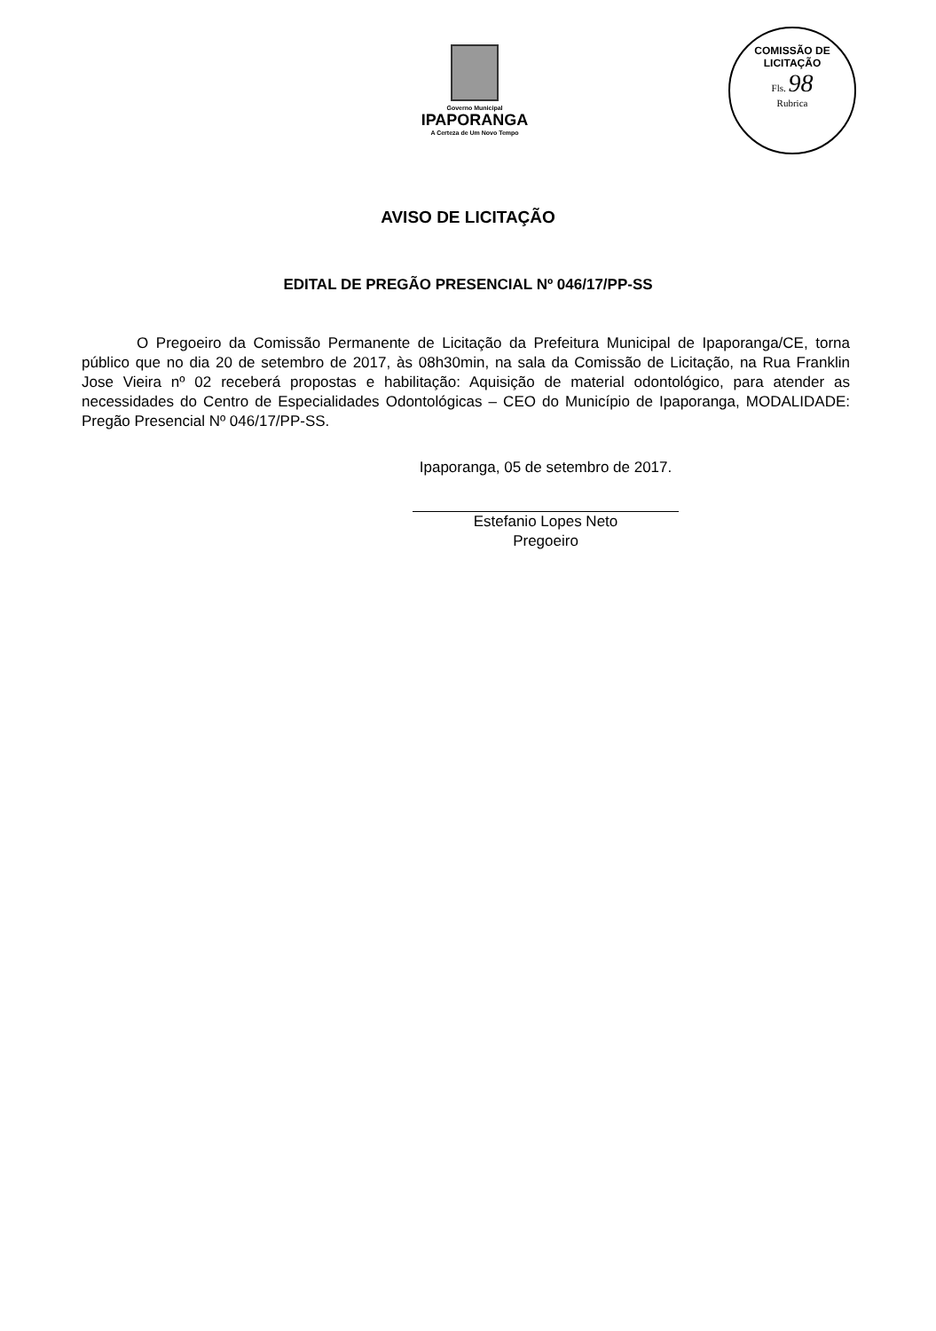Governo Municipal
IPAPORANGA
A Certeza de Um Novo Tempo
COMISSÃO DE LICITAÇÃO
Fls. 98
Rubrica
AVISO DE LICITAÇÃO
EDITAL DE PREGÃO PRESENCIAL Nº 046/17/PP-SS
O Pregoeiro da Comissão Permanente de Licitação da Prefeitura Municipal de Ipaporanga/CE, torna público que no dia 20 de setembro de 2017, às 08h30min, na sala da Comissão de Licitação, na Rua Franklin Jose Vieira nº 02 receberá propostas e habilitação: Aquisição de material odontológico, para atender as necessidades do Centro de Especialidades Odontológicas – CEO do Município de Ipaporanga, MODALIDADE: Pregão Presencial Nº 046/17/PP-SS.
Ipaporanga, 05 de setembro de 2017.
Estefanio Lopes Neto
Pregoeiro